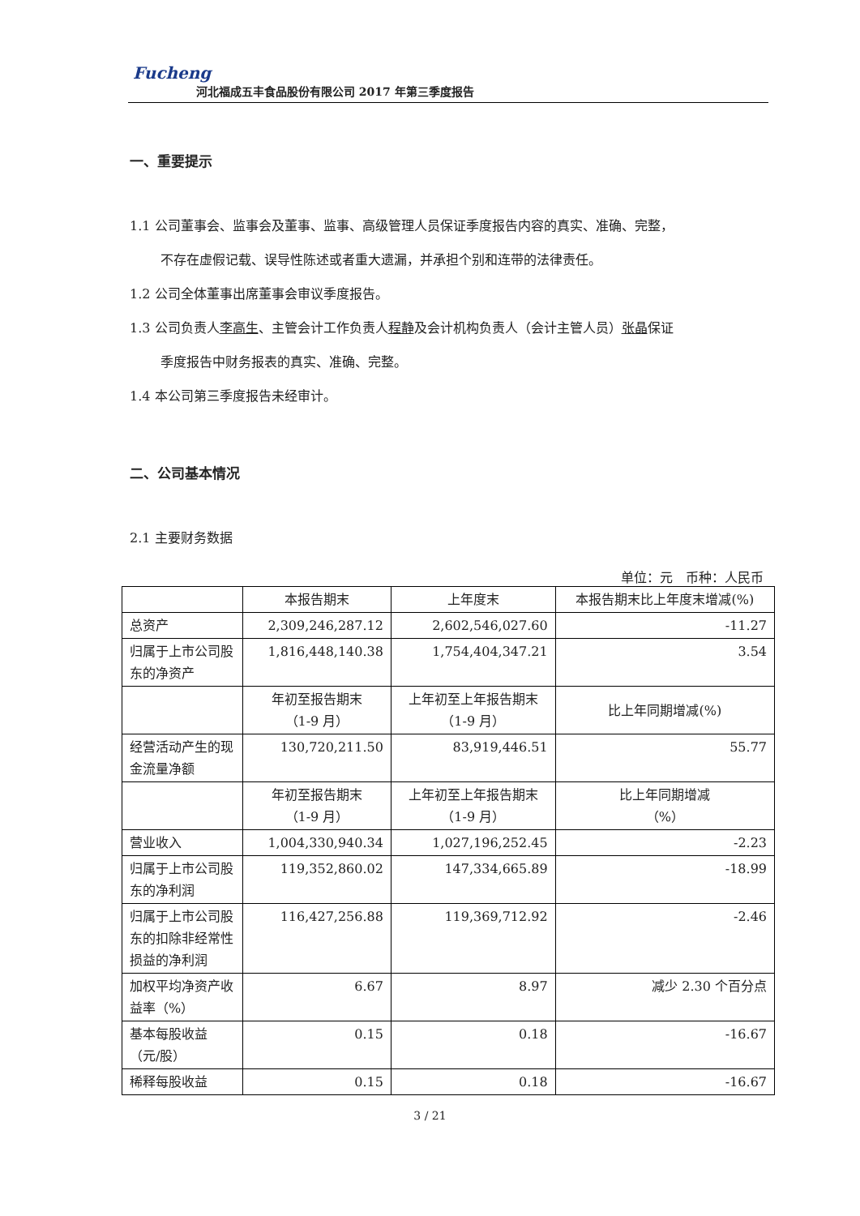Fucheng
河北福成五丰食品股份有限公司 2017 年第三季度报告
一、重要提示
1.1 公司董事会、监事会及董事、监事、高级管理人员保证季度报告内容的真实、准确、完整，
不存在虚假记载、误导性陈述或者重大遗漏，并承担个别和连带的法律责任。
1.2 公司全体董事出席董事会审议季度报告。
1.3 公司负责人李高生、主管会计工作负责人程静及会计机构负责人（会计主管人员）张晶保证
季度报告中财务报表的真实、准确、完整。
1.4 本公司第三季度报告未经审计。
二、公司基本情况
2.1 主要财务数据
单位：元　币种：人民币
| | 本报告期末 | 上年度末 | 本报告期末比上年度末增减(%) |
| --- | --- | --- | --- |
| 总资产 | 2,309,246,287.12 | 2,602,546,027.60 | -11.27 |
| 归属于上市公司股东的净资产 | 1,816,448,140.38 | 1,754,404,347.21 | 3.54 |
| | 年初至报告期末 （1-9 月） | 上年初至上年报告期末 （1-9 月） | 比上年同期增减(%) |
| 经营活动产生的现金流量净额 | 130,720,211.50 | 83,919,446.51 | 55.77 |
| | 年初至报告期末 （1-9 月） | 上年初至上年报告期末 （1-9 月） | 比上年同期增减 （%） |
| 营业收入 | 1,004,330,940.34 | 1,027,196,252.45 | -2.23 |
| 归属于上市公司股东的净利润 | 119,352,860.02 | 147,334,665.89 | -18.99 |
| 归属于上市公司股东的扣除非经常性损益的净利润 | 116,427,256.88 | 119,369,712.92 | -2.46 |
| 加权平均净资产收益率（%） | 6.67 | 8.97 | 减少 2.30 个百分点 |
| 基本每股收益（元/股） | 0.15 | 0.18 | -16.67 |
| 稀释每股收益 | 0.15 | 0.18 | -16.67 |
3 / 21